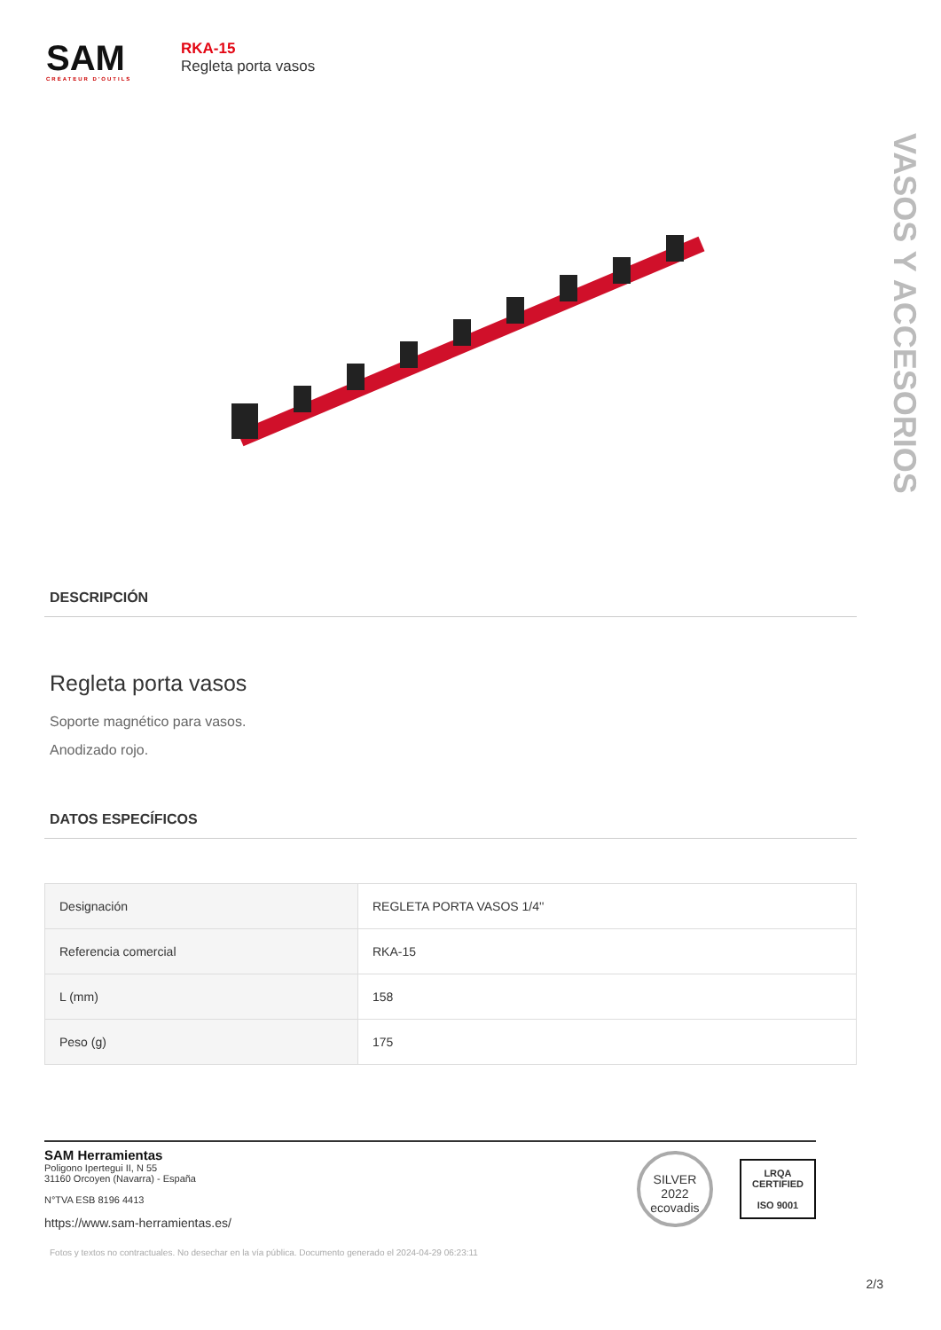SAM
CRÉATEUR D'OUTILS
RKA-15
Regleta porta vasos
VASOS Y ACCESORIOS
DESCRIPCIÓN
Regleta porta vasos
Soporte magnético para vasos.
Anodizado rojo.
DATOS ESPECÍFICOS
| Designación | REGLETA PORTA VASOS 1/4'' |
| Referencia comercial | RKA-15 |
| L (mm) | 158 |
| Peso (g) | 175 |
SAM Herramientas
Poligono Ipertegui II, N 55
31160 Orcoyen (Navarra) - España
N°TVA ESB 8196 4413
https://www.sam-herramientas.es/
SILVER 2022
ecovadis
LRQA
CERTIFIED
ISO 9001
2/3
Fotos y textos no contractuales. No desechar en la vía pública. Documento generado el 2024-04-29 06:23:11